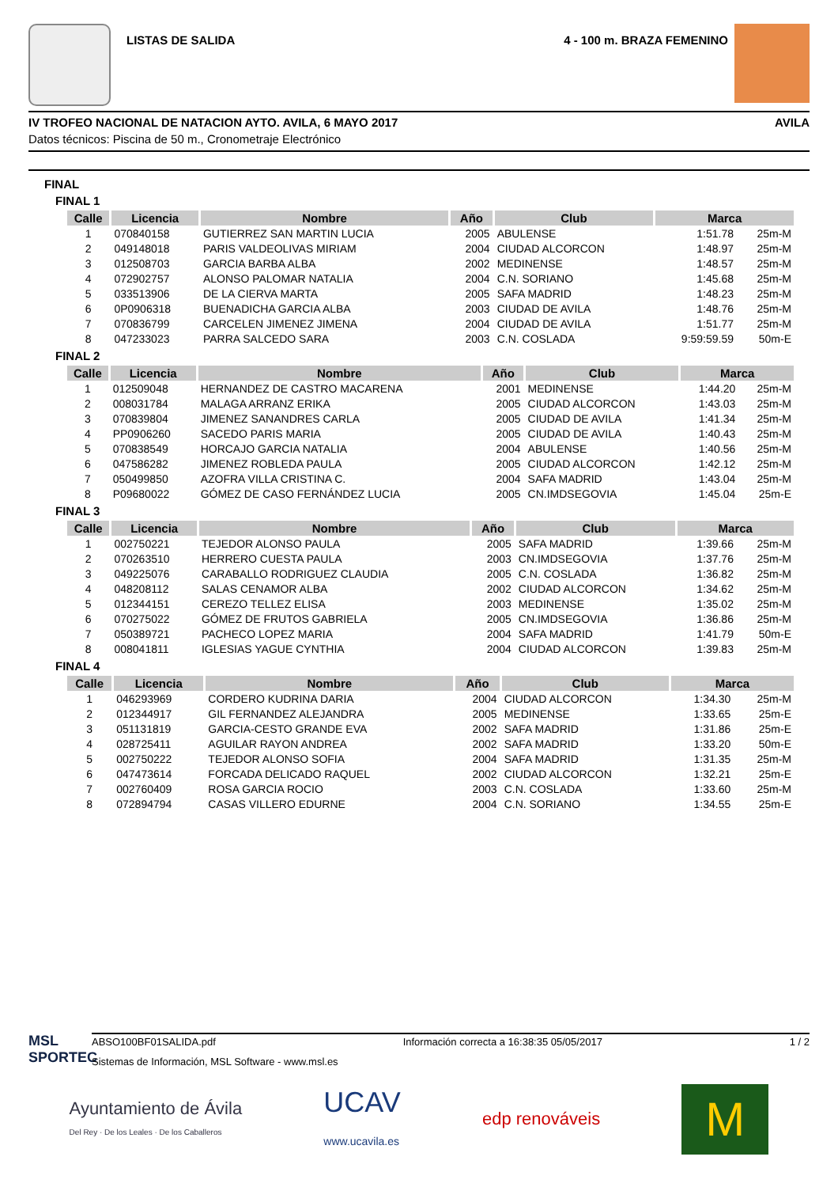LISTAS DE SALIDA 4 - 100 m. BRAZA FEMENINO
IV TROFEO NACIONAL DE NATACION AYTO. AVILA, 6 MAYO 2017 AVILA
Datos técnicos: Piscina de 50 m., Cronometraje Electrónico
FINAL
FINAL 1
| Calle | Licencia | Nombre | Año | Club | Marca | |
| --- | --- | --- | --- | --- | --- | --- |
| 1 | 070840158 | GUTIERREZ SAN MARTIN LUCIA | 2005 | ABULENSE | 1:51.78 | 25m-M |
| 2 | 049148018 | PARIS VALDEOLIVAS MIRIAM | 2004 | CIUDAD ALCORCON | 1:48.97 | 25m-M |
| 3 | 012508703 | GARCIA BARBA ALBA | 2002 | MEDINENSE | 1:48.57 | 25m-M |
| 4 | 072902757 | ALONSO PALOMAR NATALIA | 2004 | C.N. SORIANO | 1:45.68 | 25m-M |
| 5 | 033513906 | DE LA CIERVA MARTA | 2005 | SAFA MADRID | 1:48.23 | 25m-M |
| 6 | 0P0906318 | BUENADICHA GARCIA ALBA | 2003 | CIUDAD DE AVILA | 1:48.76 | 25m-M |
| 7 | 070836799 | CARCELEN JIMENEZ JIMENA | 2004 | CIUDAD DE AVILA | 1:51.77 | 25m-M |
| 8 | 047233023 | PARRA SALCEDO SARA | 2003 | C.N. COSLADA | 9:59:59.59 | 50m-E |
FINAL 2
| Calle | Licencia | Nombre | Año | Club | Marca | |
| --- | --- | --- | --- | --- | --- | --- |
| 1 | 012509048 | HERNANDEZ DE CASTRO MACARENA | 2001 | MEDINENSE | 1:44.20 | 25m-M |
| 2 | 008031784 | MALAGA ARRANZ ERIKA | 2005 | CIUDAD ALCORCON | 1:43.03 | 25m-M |
| 3 | 070839804 | JIMENEZ SANANDRES CARLA | 2005 | CIUDAD DE AVILA | 1:41.34 | 25m-M |
| 4 | PP0906260 | SACEDO PARIS MARIA | 2005 | CIUDAD DE AVILA | 1:40.43 | 25m-M |
| 5 | 070838549 | HORCAJO GARCIA NATALIA | 2004 | ABULENSE | 1:40.56 | 25m-M |
| 6 | 047586282 | JIMENEZ ROBLEDA PAULA | 2005 | CIUDAD ALCORCON | 1:42.12 | 25m-M |
| 7 | 050499850 | AZOFRA VILLA CRISTINA C. | 2004 | SAFA MADRID | 1:43.04 | 25m-M |
| 8 | P09680022 | GÓMEZ DE CASO FERNÁNDEZ LUCIA | 2005 | CN.IMDSEGOVIA | 1:45.04 | 25m-E |
FINAL 3
| Calle | Licencia | Nombre | Año | Club | Marca | |
| --- | --- | --- | --- | --- | --- | --- |
| 1 | 002750221 | TEJEDOR ALONSO PAULA | 2005 | SAFA MADRID | 1:39.66 | 25m-M |
| 2 | 070263510 | HERRERO CUESTA PAULA | 2003 | CN.IMDSEGOVIA | 1:37.76 | 25m-M |
| 3 | 049225076 | CARABALLO RODRIGUEZ CLAUDIA | 2005 | C.N. COSLADA | 1:36.82 | 25m-M |
| 4 | 048208112 | SALAS CENAMOR ALBA | 2002 | CIUDAD ALCORCON | 1:34.62 | 25m-M |
| 5 | 012344151 | CEREZO TELLEZ ELISA | 2003 | MEDINENSE | 1:35.02 | 25m-M |
| 6 | 070275022 | GÓMEZ DE FRUTOS GABRIELA | 2005 | CN.IMDSEGOVIA | 1:36.86 | 25m-M |
| 7 | 050389721 | PACHECO LOPEZ MARIA | 2004 | SAFA MADRID | 1:41.79 | 50m-E |
| 8 | 008041811 | IGLESIAS YAGUE CYNTHIA | 2004 | CIUDAD ALCORCON | 1:39.83 | 25m-M |
FINAL 4
| Calle | Licencia | Nombre | Año | Club | Marca | |
| --- | --- | --- | --- | --- | --- | --- |
| 1 | 046293969 | CORDERO KUDRINA DARIA | 2004 | CIUDAD ALCORCON | 1:34.30 | 25m-M |
| 2 | 012344917 | GIL FERNANDEZ ALEJANDRA | 2005 | MEDINENSE | 1:33.65 | 25m-E |
| 3 | 051131819 | GARCIA-CESTO GRANDE EVA | 2002 | SAFA MADRID | 1:31.86 | 25m-E |
| 4 | 028725411 | AGUILAR RAYON ANDREA | 2002 | SAFA MADRID | 1:33.20 | 50m-E |
| 5 | 002750222 | TEJEDOR ALONSO SOFIA | 2004 | SAFA MADRID | 1:31.35 | 25m-M |
| 6 | 047473614 | FORCADA DELICADO RAQUEL | 2002 | CIUDAD ALCORCON | 1:32.21 | 25m-E |
| 7 | 002760409 | ROSA GARCIA ROCIO | 2003 | C.N. COSLADA | 1:33.60 | 25m-M |
| 8 | 072894794 | CASAS VILLERO EDURNE | 2004 | C.N. SORIANO | 1:34.55 | 25m-E |
MSL SPORTEC
ABSO100BF01SALIDA.pdf Información correcta a 16:38:35 05/05/2017 1 / 2
Sistemas de Información, MSL Software - www.msl.es
Ayuntamiento de Ávila
Del Rey · De los Leales · De los Caballeros
UCAV
www.ucavila.es
edp renováveis
M